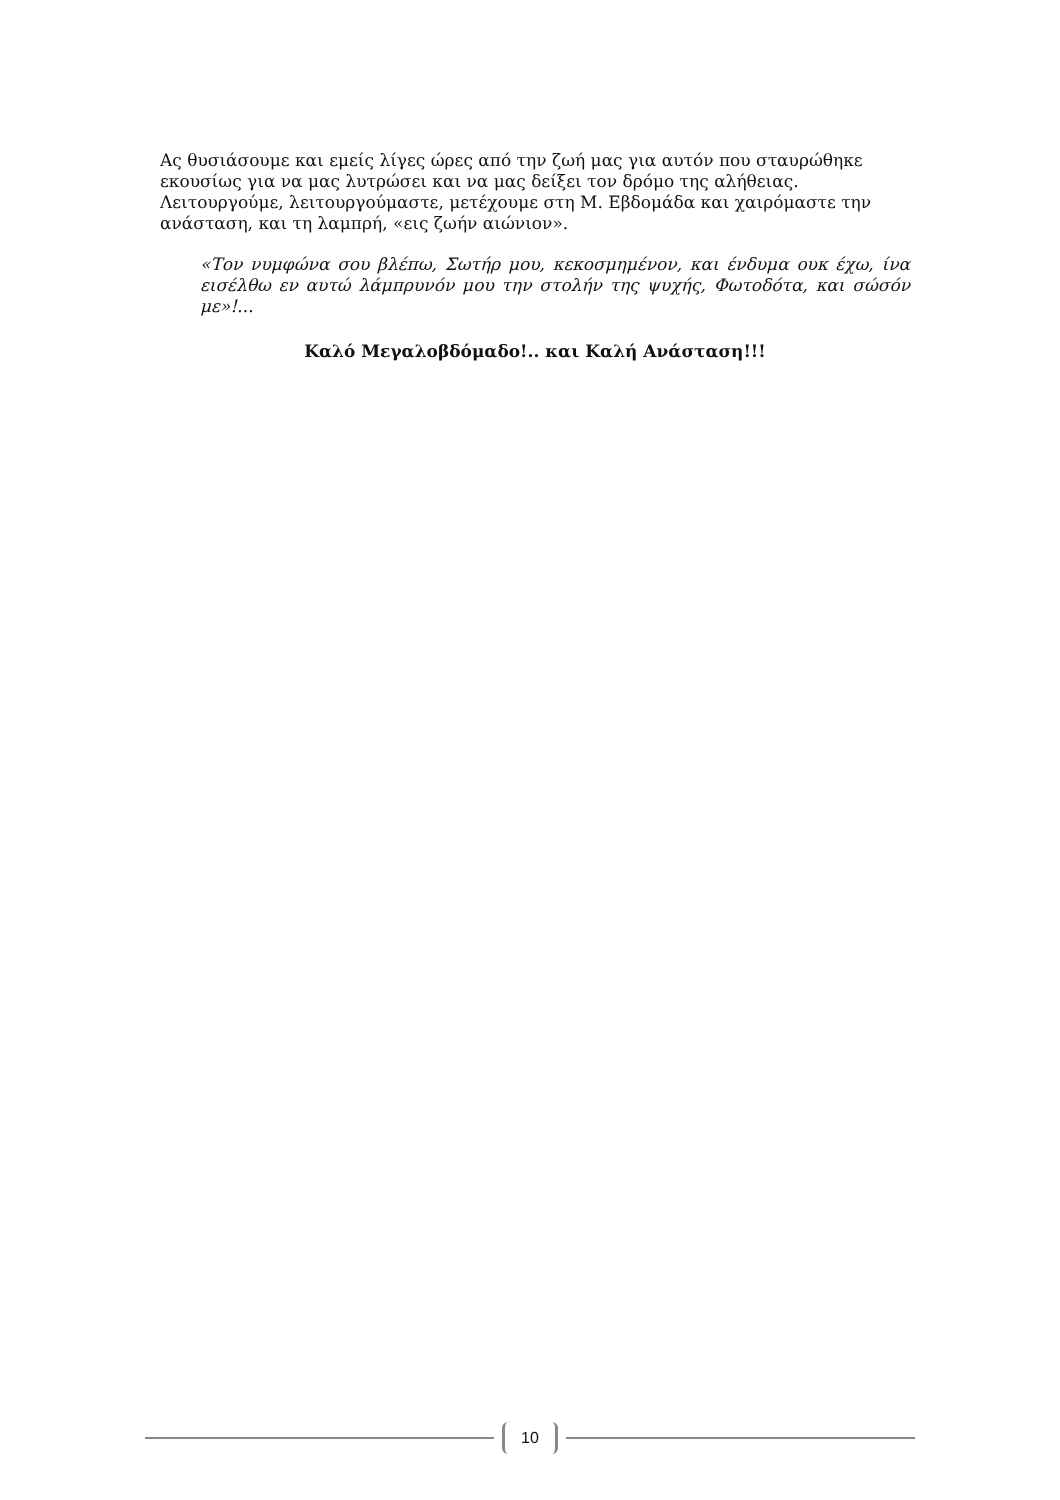Ας θυσιάσουμε και εμείς λίγες ώρες από την ζωή μας για αυτόν που σταυρώθηκε εκουσίως για να μας λυτρώσει και να μας δείξει τον δρόμο της αλήθειας. Λειτουργούμε, λειτουργούμαστε, μετέχουμε στη Μ. Εβδομάδα και χαιρόμαστε την ανάσταση, και τη λαμπρή, «εις ζωήν αιώνιον».
«Τον νυμφώνα σου βλέπω, Σωτήρ μου, κεκοσμημένον, και ένδυμα ουκ έχω, ίνα εισέλθω εν αυτώ λάμπρυνόν μου την στολήν της ψυχής, Φωτοδότα, και σώσόν με»!...
Καλό Μεγαλοβδόμαδο!.. και Καλή Ανάσταση!!!
10